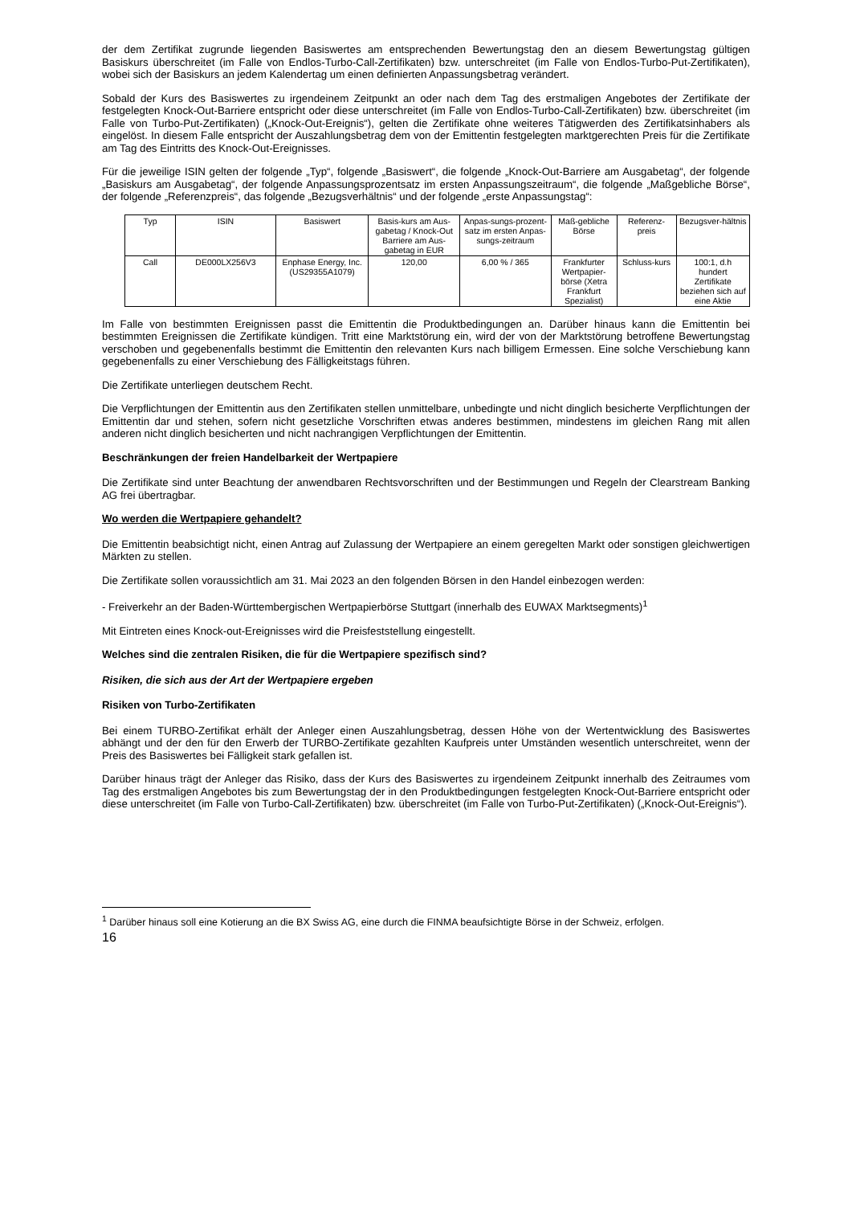der dem Zertifikat zugrunde liegenden Basiswertes am entsprechenden Bewertungstag den an diesem Bewertungstag gültigen Basiskurs überschreitet (im Falle von Endlos-Turbo-Call-Zertifikaten) bzw. unterschreitet (im Falle von Endlos-Turbo-Put-Zertifikaten), wobei sich der Basiskurs an jedem Kalendertag um einen definierten Anpassungsbetrag verändert.
Sobald der Kurs des Basiswertes zu irgendeinem Zeitpunkt an oder nach dem Tag des erstmaligen Angebotes der Zertifikate der festgelegten Knock-Out-Barriere entspricht oder diese unterschreitet (im Falle von Endlos-Turbo-Call-Zertifikaten) bzw. überschreitet (im Falle von Turbo-Put-Zertifikaten) („Knock-Out-Ereignis“), gelten die Zertifikate ohne weiteres Tätigwerden des Zertifikatsinhabers als eingelöst. In diesem Falle entspricht der Auszahlungsbetrag dem von der Emittentin festgelegten marktgerechten Preis für die Zertifikate am Tag des Eintritts des Knock-Out-Ereignisses.
Für die jeweilige ISIN gelten der folgende „Typ“, folgende „Basiswert“, die folgende „Knock-Out-Barriere am Ausgabetag“, der folgende „Basiskurs am Ausgabetag“, der folgende Anpassungsprozentsatz im ersten Anpassungszeitraum“, die folgende „Maßgebliche Börse“, der folgende „Referenzpreis“, das folgende „Bezugsverhältnis“ und der folgende „erste Anpassungstag“:
| Typ | ISIN | Basiswert | Basis-kurs am Aus-gabetag / Knock-Out Barriere am Aus-gabetag in EUR | Anpas-sungs-prozent-satz im ersten Anpas-sungs-zeitraum | Maß-gebliche Börse | Referenz-preis | Bezugsver-hältnis |
| Call | DE000LX256V3 | Enphase Energy, Inc. (US29355A1079) | 120,00 | 6,00 % / 365 | Frankfurter Wertpapier-börse (Xetra Frankfurt Spezialist) | Schluss-kurs | 100:1, d.h hundert Zertifikate beziehen sich auf eine Aktie |
Im Falle von bestimmten Ereignissen passt die Emittentin die Produktbedingungen an. Darüber hinaus kann die Emittentin bei bestimmten Ereignissen die Zertifikate kündigen. Tritt eine Marktstörung ein, wird der von der Marktstörung betroffene Bewertungstag verschoben und gegebenenfalls bestimmt die Emittentin den relevanten Kurs nach billigem Ermessen. Eine solche Verschiebung kann gegebenenfalls zu einer Verschiebung des Fälligkeitstags führen.
Die Zertifikate unterliegen deutschem Recht.
Die Verpflichtungen der Emittentin aus den Zertifikaten stellen unmittelbare, unbedingte und nicht dinglich besicherte Verpflichtungen der Emittentin dar und stehen, sofern nicht gesetzliche Vorschriften etwas anderes bestimmen, mindestens im gleichen Rang mit allen anderen nicht dinglich besicherten und nicht nachrangigen Verpflichtungen der Emittentin.
Beschränkungen der freien Handelbarkeit der Wertpapiere
Die Zertifikate sind unter Beachtung der anwendbaren Rechtsvorschriften und der Bestimmungen und Regeln der Clearstream Banking AG frei übertragbar.
Wo werden die Wertpapiere gehandelt?
Die Emittentin beabsichtigt nicht, einen Antrag auf Zulassung der Wertpapiere an einem geregelten Markt oder sonstigen gleichwertigen Märkten zu stellen.
Die Zertifikate sollen voraussichtlich am 31. Mai 2023 an den folgenden Börsen in den Handel einbezogen werden:
- Freiverkehr an der Baden-Württembergischen Wertpapierbörse Stuttgart (innerhalb des EUWAX Marktsegments)<sup>1</sup>
Mit Eintreten eines Knock-out-Ereignisses wird die Preisfeststellung eingestellt.
Welches sind die zentralen Risiken, die für die Wertpapiere spezifisch sind?
Risiken, die sich aus der Art der Wertpapiere ergeben
Risiken von Turbo-Zertifikaten
Bei einem TURBO-Zertifikat erhält der Anleger einen Auszahlungsbetrag, dessen Höhe von der Wertentwicklung des Basiswertes abhängt und der den für den Erwerb der TURBO-Zertifikate gezahlten Kaufpreis unter Umständen wesentlich unterschreitet, wenn der Preis des Basiswertes bei Fälligkeit stark gefallen ist.
Darüber hinaus trägt der Anleger das Risiko, dass der Kurs des Basiswertes zu irgendeinem Zeitpunkt innerhalb des Zeitraumes vom Tag des erstmaligen Angebotes bis zum Bewertungstag der in den Produktbedingungen festgelegten Knock-Out-Barriere entspricht oder diese unterschreitet (im Falle von Turbo-Call-Zertifikaten) bzw. überschreitet (im Falle von Turbo-Put-Zertifikaten) („Knock-Out-Ereignis“).
<sup>1</sup> Darüber hinaus soll eine Kotierung an die BX Swiss AG, eine durch die FINMA beaufsichtigte Börse in der Schweiz, erfolgen.
16